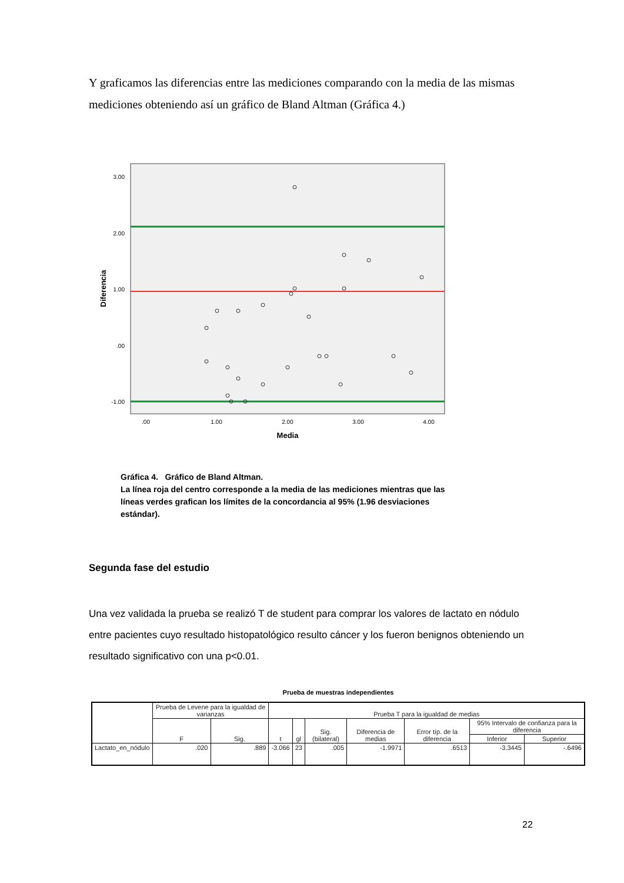Y graficamos las diferencias entre las mediciones comparando con la media de las mismas mediciones obteniendo así un gráfico de Bland Altman (Gráfica 4.)
3.00
2.00
1.00
.00
-1.00
.00
1.00
2.00
3.00
4.00
Media
Diferencia
Gráfica 4. Gráfico de Bland Altman.
La línea roja del centro corresponde a la media de las mediciones mientras que las líneas verdes grafican los límites de la concordancia al 95% (1.96 desviaciones estándar).
Segunda fase del estudio
Una vez validada la prueba se realizó T de student para comprar los valores de lactato en nódulo entre pacientes cuyo resultado histopatológico resulto cáncer y los fueron benignos obteniendo un resultado significativo con una p<0.01.
Prueba de muestras independientes
| | Prueba de Levene para la igualdad de varianzas | | Prueba T para la igualdad de medias | | | | | | |
| --- | --- | --- | --- | --- | --- | --- | --- | --- | --- |
| | F | Sig. | t | gl | Sig. (bilateral) | Diferencia de medias | Error típ. de la diferencia | 95% Intervalo de confianza para la diferencia | |
| | | | | | | | | Inferior | Superior |
| Lactato_en_nódulo | .020 | .889 | -3.066 | 23 | .005 | -1.9971 | .6513 | -3.3445 | -.6496 |
22